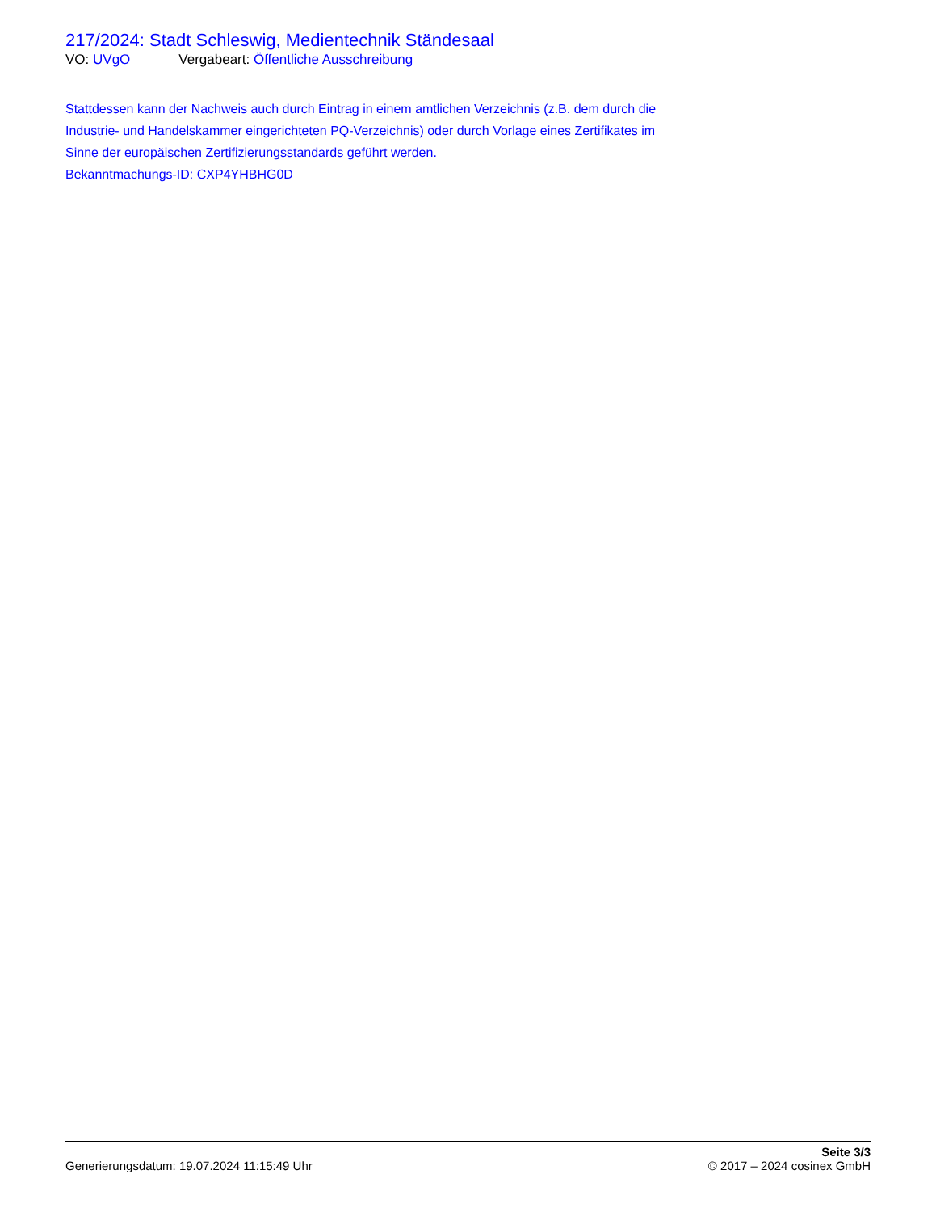217/2024: Stadt Schleswig, Medientechnik Ständesaal
VO: UVgO Vergabeart: Öffentliche Ausschreibung
Stattdessen kann der Nachweis auch durch Eintrag in einem amtlichen Verzeichnis (z.B. dem durch die Industrie- und Handelskammer eingerichteten PQ-Verzeichnis) oder durch Vorlage eines Zertifikates im Sinne der europäischen Zertifizierungsstandards geführt werden.
Bekanntmachungs-ID: CXP4YHBHG0D
Generierungsdatum: 19.07.2024 11:15:49 Uhr
Seite 3/3
© 2017 – 2024 cosinex GmbH